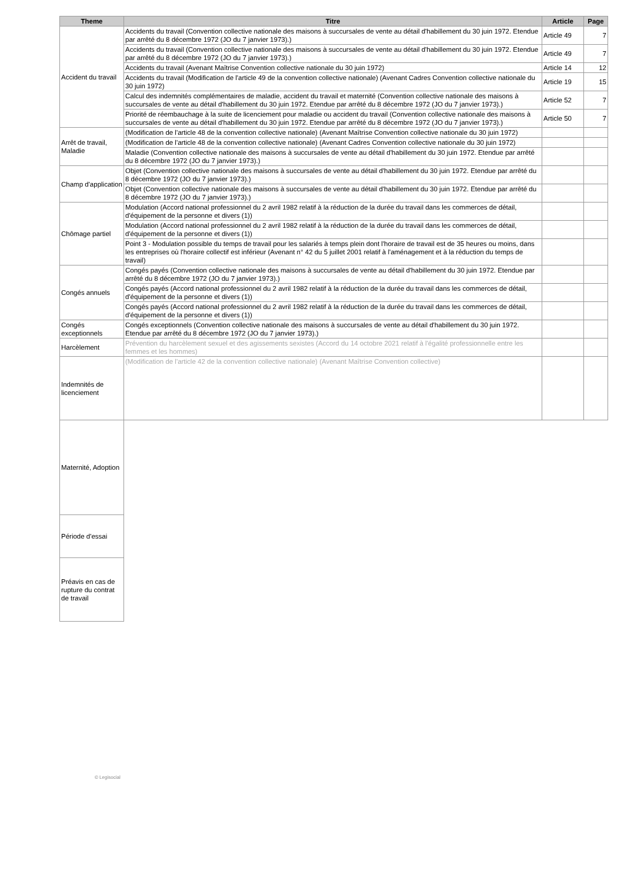| Theme | Titre | Article | Page |
| --- | --- | --- | --- |
| Accident du travail | Accidents du travail (Convention collective nationale des maisons à succursales de vente au détail d'habillement du 30 juin 1972. Etendue par arrêté du 8 décembre 1972 (JO du 7 janvier 1973).) | Article 49 | 7 |
| | Accidents du travail (Convention collective nationale des maisons à succursales de vente au détail d'habillement du 30 juin 1972. Etendue par arrêté du 8 décembre 1972 (JO du 7 janvier 1973).) | Article 49 | 7 |
| | Accidents du travail (Avenant Maîtrise Convention collective nationale du 30 juin 1972) | Article 14 | 12 |
| | Accidents du travail (Modification de l'article 49 de la convention collective nationale) (Avenant Cadres Convention collective nationale du 30 juin 1972) | Article 19 | 15 |
| | Calcul des indemnités complémentaires de maladie, accident du travail et maternité (Convention collective nationale des maisons à succursales de vente au détail d'habillement du 30 juin 1972. Etendue par arrêté du 8 décembre 1972 (JO du 7 janvier 1973).) | Article 52 | 7 |
| | Priorité de réembauchage à la suite de licenciement pour maladie ou accident du travail (Convention collective nationale des maisons à succursales de vente au détail d'habillement du 30 juin 1972. Etendue par arrêté du 8 décembre 1972 (JO du 7 janvier 1973).) | Article 50 | 7 |
| Arrêt de travail, Maladie | (Modification de l'article 48 de la convention collective nationale) (Avenant Maîtrise Convention collective nationale du 30 juin 1972) | | |
| | (Modification de l'article 48 de la convention collective nationale) (Avenant Cadres Convention collective nationale du 30 juin 1972) | | |
| | Maladie (Convention collective nationale des maisons à succursales de vente au détail d'habillement du 30 juin 1972. Etendue par arrêté du 8 décembre 1972 (JO du 7 janvier 1973).) | | |
| Champ d'application | Objet (Convention collective nationale des maisons à succursales de vente au détail d'habillement du 30 juin 1972. Etendue par arrêté du 8 décembre 1972 (JO du 7 janvier 1973).) | | |
| | Objet (Convention collective nationale des maisons à succursales de vente au détail d'habillement du 30 juin 1972. Etendue par arrêté du 8 décembre 1972 (JO du 7 janvier 1973).) | | |
| Chômage partiel | Modulation (Accord national professionnel du 2 avril 1982 relatif à la réduction de la durée du travail dans les commerces de détail, d'équipement de la personne et divers (1)) | | |
| | Modulation (Accord national professionnel du 2 avril 1982 relatif à la réduction de la durée du travail dans les commerces de détail, d'équipement de la personne et divers (1)) | | |
| | Point 3 - Modulation possible du temps de travail pour les salariés à temps plein dont l'horaire de travail est de 35 heures ou moins, dans les entreprises où l'horaire collectif est inférieur (Avenant n° 42 du 5 juillet 2001 relatif à l'aménagement et à la réduction du temps de travail) | | |
| Congés annuels | Congés payés (Convention collective nationale des maisons à succursales de vente au détail d'habillement du 30 juin 1972. Etendue par arrêté du 8 décembre 1972 (JO du 7 janvier 1973).) | | |
| | Congés payés (Accord national professionnel du 2 avril 1982 relatif à la réduction de la durée du travail dans les commerces de détail, d'équipement de la personne et divers (1)) | | |
| | Congés payés (Accord national professionnel du 2 avril 1982 relatif à la réduction de la durée du travail dans les commerces de détail, d'équipement de la personne et divers (1)) | | |
| Congés exceptionnels | Congés exceptionnels (Convention collective nationale des maisons à succursales de vente au détail d'habillement du 30 juin 1972. Etendue par arrêté du 8 décembre 1972 (JO du 7 janvier 1973).) | | |
| Harcèlement | Prévention du harcèlement sexuel et des agissements sexistes (Accord du 14 octobre 2021 relatif à l'égalité professionnelle entre les femmes et les hommes) | | |
| Indemnités de licenciement | (Modification de l'article 42 de la convention collective nationale) (Avenant Maîtrise Convention collective) | | |
| Maternité, Adoption | | | |
| Période d'essai | | | |
| Préavis en cas de rupture du contrat de travail | | | |
© Legisocial